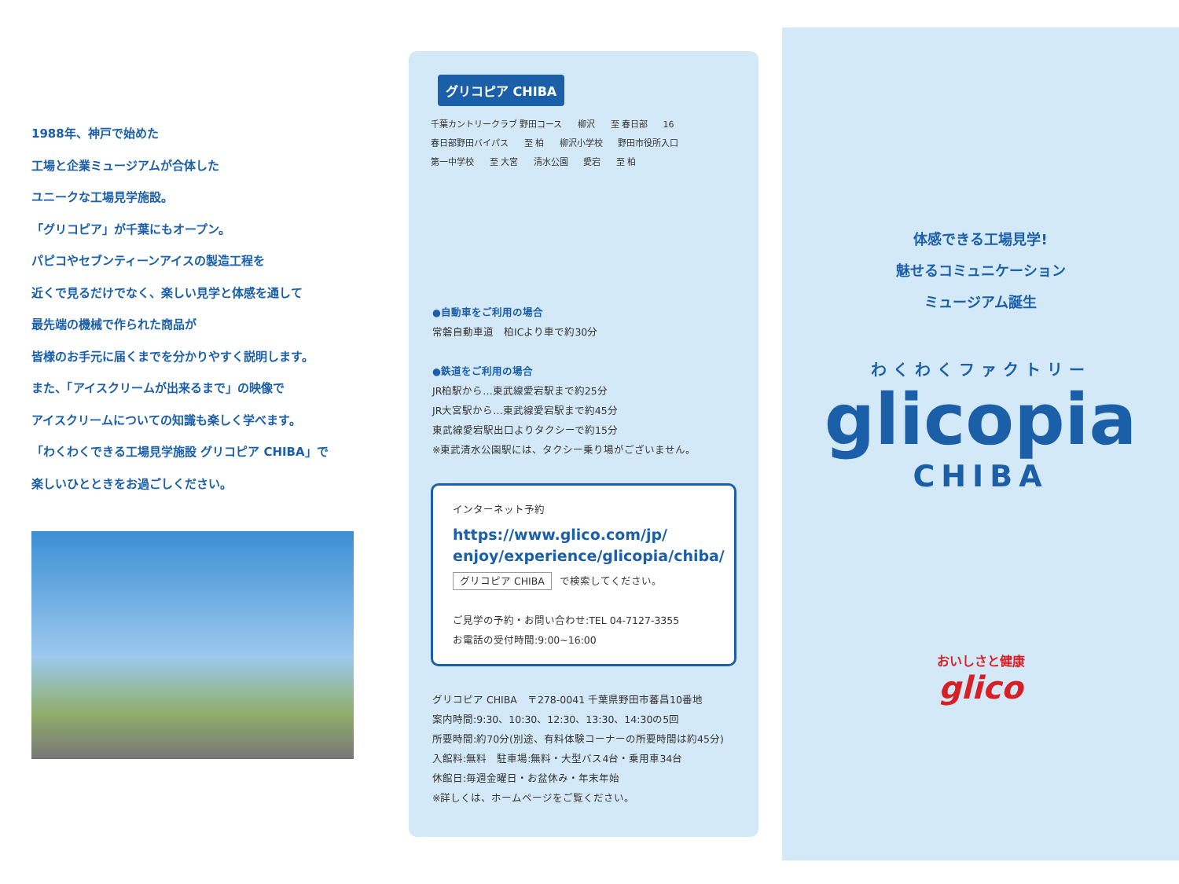1988年、神戸で始めた
工場と企業ミュージアムが合体した
ユニークな工場見学施設。
「グリコピア」が千葉にもオープン。
パピコやセブンティーンアイスの製造工程を
近くで見るだけでなく、楽しい見学と体感を通して
最先端の機械で作られた商品が
皆様のお手元に届くまでを分かりやすく説明します。
また、「アイスクリームが出来るまで」の映像で
アイスクリームについての知識も楽しく学べます。
「わくわくできる工場見学施設 グリコピア CHIBA」で
楽しいひとときをお過ごしください。
グリコピア CHIBA
千葉カントリークラブ 野田コース 柳沢 至 春日部 16 春日部野田バイパス 至 柏 柳沢小学校 野田市役所入口 第一中学校 至 大宮 清水公園 愛宕 至 柏
●自動車をご利用の場合
常磐自動車道　柏ICより車で約30分
●鉄道をご利用の場合
JR柏駅から…東武線愛宕駅まで約25分
JR大宮駅から…東武線愛宕駅まで約45分
東武線愛宕駅出口よりタクシーで約15分
※東武清水公園駅には、タクシー乗り場がございません。
インターネット予約
https://www.glico.com/jp/
enjoy/experience/glicopia/chiba/
グリコピア CHIBA で検索してください。
ご見学の予約・お問い合わせ:TEL 04-7127-3355
お電話の受付時間:9:00~16:00
グリコピア CHIBA　〒278-0041 千葉県野田市蕃昌10番地
案内時間:9:30、10:30、12:30、13:30、14:30の5回
所要時間:約70分(別途、有料体験コーナーの所要時間は約45分)
入館料:無料　駐車場:無料・大型バス4台・乗用車34台
休館日:毎週金曜日・お盆休み・年末年始
※詳しくは、ホームページをご覧ください。
体感できる工場見学!
魅せるコミュニケーション
ミュージアム誕生
わくわくファクトリー
glicopia
CHIBA
おいしさと健康
glico